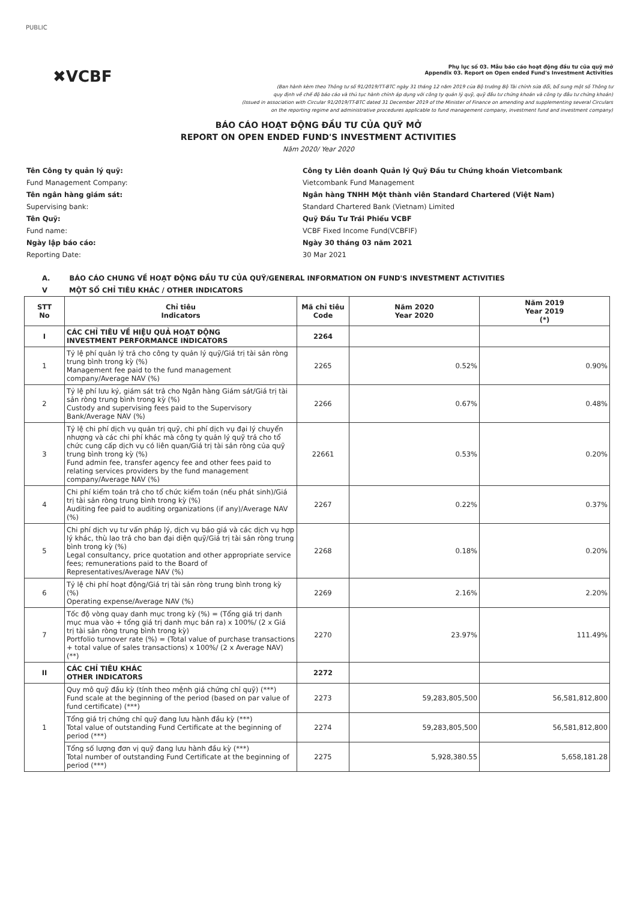PUBLIC
✖VCBF
Phụ lục số 03. Mẫu báo cáo hoạt động đầu tư của quỹ mở
Appendix 03. Report on Open ended Fund's Investment Activities
(Ban hành kèm theo Thông tư số 91/2019/TT-BTC ngày 31 tháng 12 năm 2019 của Bộ trưởng Bộ Tài chính sửa đổi, bổ sung một số Thông tư
quy định về chế độ báo cáo và thủ tục hành chính áp dụng với công ty quản lý quỹ, quỹ đầu tư chứng khoán và công ty đầu tư chứng khoán)
(Issued in association with Circular 91/2019/TT-BTC dated 31 December 2019 of the Minister of Finance on amending and supplementing several Circulars
on the reporting regime and administrative procedures applicable to fund management company, investment fund and investment company)
BÁO CÁO HOẠT ĐỘNG ĐẦU TƯ CỦA QUỸ MỞ
REPORT ON OPEN ENDED FUND'S INVESTMENT ACTIVITIES
Năm 2020/ Year 2020
Tên Công ty quản lý quỹ:
Công ty Liên doanh Quản lý Quỹ Đầu tư Chứng khoán Vietcombank
Fund Management Company:
Vietcombank Fund Management
Tên ngân hàng giám sát:
Ngân hàng TNHH Một thành viên Standard Chartered (Việt Nam)
Supervising bank:
Standard Chartered Bank (Vietnam) Limited
Tên Quỹ:
Quỹ Đầu Tư Trái Phiếu VCBF
Fund name:
VCBF Fixed Income Fund(VCBFIF)
Ngày lập báo cáo:
Ngày 30 tháng 03 năm 2021
Reporting Date:
30 Mar 2021
A. BÁO CÁO CHUNG VỀ HOẠT ĐỘNG ĐẦU TƯ CỦA QUỸ/GENERAL INFORMATION ON FUND'S INVESTMENT ACTIVITIES
V MỘT SỐ CHỈ TIÊU KHÁC / OTHER INDICATORS
| STT No | Chỉ tiêu Indicators | Mã chỉ tiêu Code | Năm 2020 Year 2020 | Năm 2019 Year 2019 (*) |
| --- | --- | --- | --- | --- |
| I | CÁC CHỈ TIÊU VỀ HIỆU QUẢ HOẠT ĐỘNG INVESTMENT PERFORMANCE INDICATORS | 2264 | | |
| 1 | Tỷ lệ phí quản lý trả cho công ty quản lý quỹ/Giá trị tài sản ròng trung bình trong kỳ (%) Management fee paid to the fund management company/Average NAV (%) | 2265 | 0.52% | 0.90% |
| 2 | Tỷ lệ phí lưu ký, giám sát trả cho Ngân hàng Giám sát/Giá trị tài sản ròng trung bình trong kỳ (%) Custody and supervising fees paid to the Supervisory Bank/Average NAV (%) | 2266 | 0.67% | 0.48% |
| 3 | Tỷ lệ chi phí dịch vụ quản trị quỹ, chi phí dịch vụ đại lý chuyển nhượng và các chi phí khác mà công ty quản lý quỹ trả cho tổ chức cung cấp dịch vụ có liên quan/Giá trị tài sản ròng của quỹ trung bình trong kỳ (%) Fund admin fee, transfer agency fee and other fees paid to relating services providers by the fund management company/Average NAV (%) | 22661 | 0.53% | 0.20% |
| 4 | Chi phí kiểm toán trả cho tổ chức kiểm toán (nếu phát sinh)/Giá trị tài sản ròng trung bình trong kỳ (%) Auditing fee paid to auditing organizations (if any)/Average NAV (%) | 2267 | 0.22% | 0.37% |
| 5 | Chi phí dịch vụ tư vấn pháp lý, dịch vụ báo giá và các dịch vụ hợp lý khác, thù lao trả cho ban đại diện quỹ/Giá trị tài sản ròng trung bình trong kỳ (%) Legal consultancy, price quotation and other appropriate service fees; remunerations paid to the Board of Representatives/Average NAV (%) | 2268 | 0.18% | 0.20% |
| 6 | Tỷ lệ chi phí hoạt động/Giá trị tài sản ròng trung bình trong kỳ (%) Operating expense/Average NAV (%) | 2269 | 2.16% | 2.20% |
| 7 | Tốc độ vòng quay danh mục trong kỳ (%) = (Tổng giá trị danh mục mua vào + tổng giá trị danh mục bán ra) x 100%/ (2 x Giá trị tài sản ròng trung bình trong kỳ) Portfolio turnover rate (%) = (Total value of purchase transactions + total value of sales transactions) x 100%/ (2 x Average NAV) (**) | 2270 | 23.97% | 111.49% |
| II | CÁC CHỈ TIÊU KHÁC OTHER INDICATORS | 2272 | | |
| 1 | Quy mô quỹ đầu kỳ (tính theo mệnh giá chứng chỉ quỹ) (***) Fund scale at the beginning of the period (based on par value of fund certificate) (***) | 2273 | 59,283,805,500 | 56,581,812,800 |
| | Tổng giá trị chứng chỉ quỹ đang lưu hành đầu kỳ (***) Total value of outstanding Fund Certificate at the beginning of period (***) | 2274 | 59,283,805,500 | 56,581,812,800 |
| | Tổng số lượng đơn vị quỹ đang lưu hành đầu kỳ (***) Total number of outstanding Fund Certificate at the beginning of period (***) | 2275 | 5,928,380.55 | 5,658,181.28 |